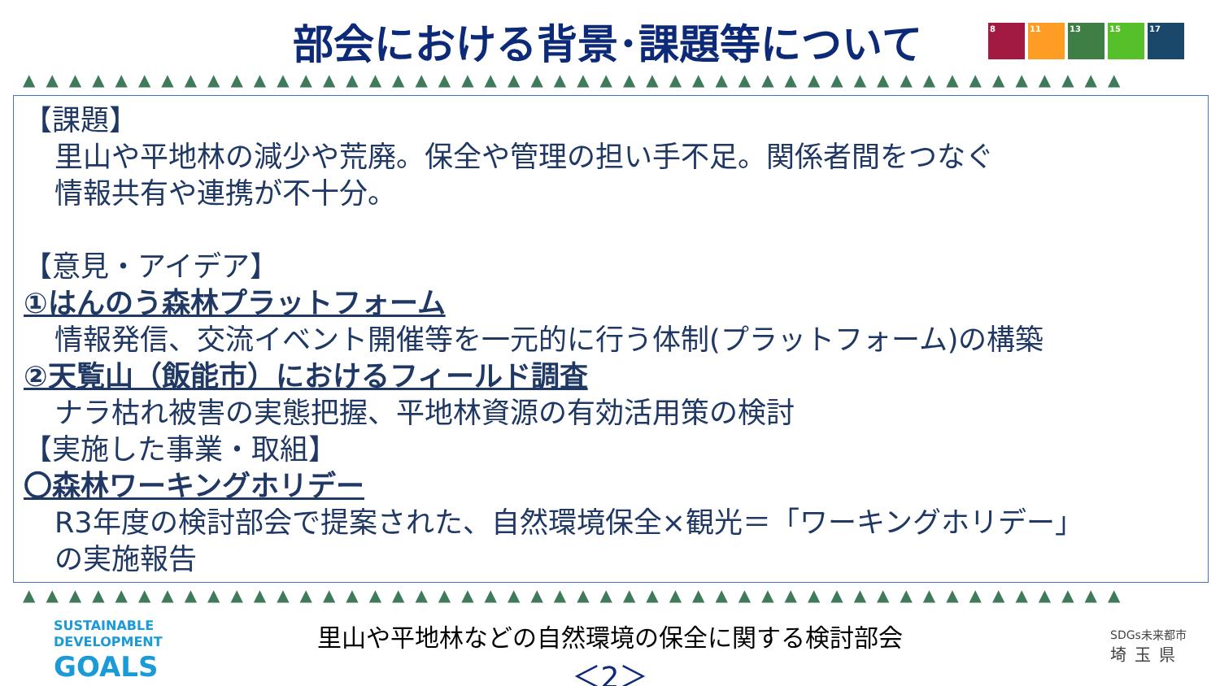部会における背景･課題等について
8 11 13 15 17
▲▲▲▲▲▲▲▲▲▲▲▲▲▲▲▲▲▲▲▲▲▲▲▲▲▲▲▲▲▲▲▲▲▲▲▲▲▲▲▲▲▲▲▲▲▲▲▲
【課題】
里山や平地林の減少や荒廃。保全や管理の担い手不足。関係者間をつなぐ
情報共有や連携が不十分。
【意見・アイデア】
①はんのう森林プラットフォーム
情報発信、交流イベント開催等を一元的に行う体制(プラットフォーム)の構築
②天覧山（飯能市）におけるフィールド調査
ナラ枯れ被害の実態把握、平地林資源の有効活用策の検討
【実施した事業・取組】
〇森林ワーキングホリデー
R3年度の検討部会で提案された、自然環境保全×観光＝「ワーキングホリデー」
の実施報告
▲▲▲▲▲▲▲▲▲▲▲▲▲▲▲▲▲▲▲▲▲▲▲▲▲▲▲▲▲▲▲▲▲▲▲▲▲▲▲▲▲▲▲▲▲▲▲▲
SUSTAINABLE
DEVELOPMENT
GOALS
里山や平地林などの自然環境の保全に関する検討部会
＜2＞
SDGs未来都市
埼玉県